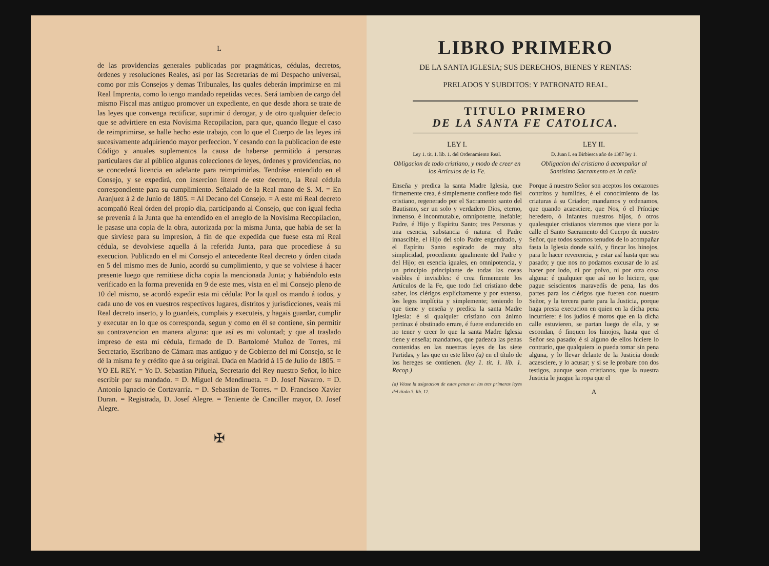L
de las providencias generales publicadas por pragmáticas, cédulas, decretos, órdenes y resoluciones Reales, así por las Secretarías de mi Despacho universal, como por mis Consejos y demas Tribunales, las quales deberán imprimirse en mi Real Imprenta, como lo tengo mandado repetidas veces. Será tambien de cargo del mismo Fiscal mas antiguo promover un expediente, en que desde ahora se trate de las leyes que convenga rectificar, suprimir ó derogar, y de otro qualquier defecto que se advirtiere en esta Novísima Recopilacion, para que, quando llegue el caso de reimprimirse, se halle hecho este trabajo, con lo que el Cuerpo de las leyes irá sucesivamente adquiriendo mayor perfeccion. Y cesando con la publicacion de este Código y anuales suplementos la causa de haberse permitido á personas particulares dar al público algunas colecciones de leyes, órdenes y providencias, no se concederá licencia en adelante para reimprimirlas. Tendráse entendido en el Consejo, y se expedirá, con insercion literal de este decreto, la Real cédula correspondiente para su cumplimiento. Señalado de la Real mano de S. M. = En Aranjuez á 2 de Junio de 1805. = Al Decano del Consejo. = A este mi Real decreto acompañó Real órden del propio dia, participando al Consejo, que con igual fecha se prevenia á la Junta que ha entendido en el arreglo de la Novísima Recopilacion, le pasase una copia de la obra, autorizada por la misma Junta, que habia de ser la que sirviese para su impresion, á fin de que expedida que fuese esta mi Real cédula, se devolviese aquella á la referida Junta, para que procediese á su execucion. Publicado en el mi Consejo el antecedente Real decreto y órden citada en 5 del mismo mes de Junio, acordó su cumplimiento, y que se volviese á hacer presente luego que remitiese dicha copia la mencionada Junta; y habiéndolo esta verificado en la forma prevenida en 9 de este mes, vista en el mi Consejo pleno de 10 del mismo, se acordó expedir esta mi cédula: Por la qual os mando á todos, y cada uno de vos en vuestros respectivos lugares, distritos y jurisdicciones, veais mi Real decreto inserto, y lo guardeis, cumplais y executeis, y hagais guardar, cumplir y executar en lo que os corresponda, segun y como en él se contiene, sin permitir su contravencion en manera alguna: que así es mi voluntad; y que al traslado impreso de esta mi cédula, firmado de D. Bartolomé Muñoz de Torres, mi Secretario, Escribano de Cámara mas antiguo y de Gobierno del mi Consejo, se le dé la misma fe y crédito que á su original. Dada en Madrid á 15 de Julio de 1805. = YO EL REY. = Yo D. Sebastian Piñuela, Secretario del Rey nuestro Señor, lo hice escribir por su mandado. = D. Miguel de Mendinueta. = D. Josef Navarro. = D. Antonio Ignacio de Cortavarría. = D. Sebastian de Torres. = D. Francisco Xavier Duran. = Registrada, D. Josef Alegre. = Teniente de Canciller mayor, D. Josef Alegre.
✠
LIBRO PRIMERO
DE LA SANTA IGLESIA; SUS DERECHOS, BIENES Y RENTAS:
PRELADOS Y SUBDITOS: Y PATRONATO REAL.
TITULO PRIMERO
DE LA SANTA FE CATOLICA.
LEY I.
Ley 1. tit. 1. lib. 1. del Ordenamiento Real.
Obligacion de todo cristiano, y modo de creer en los Artículos de la Fe.
Enseña y predica la santa Madre Iglesia, que firmemente crea, é simplemente confiese todo fiel cristiano, regenerado por el Sacramento santo del Bautismo, ser un solo y verdadero Dios, eterno, inmenso, é inconmutable, omnipotente, inefable; Padre, é Hijo y Espíritu Santo; tres Personas y una esencia, substancia ó natura: el Padre innascible, el Hijo del solo Padre engendrado, y el Espíritu Santo espirado de muy alta simplicidad, procediente igualmente del Padre y del Hijo; en esencia iguales, en omnipotencia, y un principio principiante de todas las cosas visibles é invisibles: é crea firmemente los Artículos de la Fe, que todo fiel cristiano debe saber, los clérigos explícitamente y por extenso, los legos implícita y simplemente; teniendo lo que tiene y enseña y predica la santa Madre Iglesia: é si qualquier cristiano con ánimo pertinaz é obstinado errare, é fuere endurecido en no tener y creer lo que la santa Madre Iglesia tiene y enseña; mandamos, que padezca las penas contenidas en las nuestras leyes de las siete Partidas, y las que en este libro (a) en el título de los hereges se contienen. (ley 1. tit. 1. lib. 1. Recop.)
(a) Véase la asignacion de estas penas en las tres primeras leyes del título 3. lib. 12.
LEY II.
D. Juan I. en Birbiesca año de 1387 ley 1.
Obligacion del cristiano á acompañar al Santísimo Sacramento en la calle.
Porque á nuestro Señor son aceptos los corazones contritos y humildes, é el conocimiento de las criaturas á su Criador; mandamos y ordenamos, que quando acaesciere, que Nos, ó el Príncipe heredero, ó Infantes nuestros hijos, ó otros qualesquier cristianos vieremos que viene por la calle el Santo Sacramento del Cuerpo de nuestro Señor, que todos seamos tenudos de lo acompañar fasta la Iglesia donde salió, y fincar los hinojos, para le hacer reverencia, y estar así hasta que sea pasado; y que nos no podamos excusar de lo así hacer por lodo, ni por polvo, ni por otra cosa alguna: é qualquier que así no lo hiciere, que pague seiscientos maravedís de pena, las dos partes para los clérigos que fueren con nuestro Señor, y la tercera parte para la Justicia, porque haga presta execucion en quien en la dicha pena incurriere: é los judíos é moros que en la dicha calle estuvieren, se partan luego de ella, y se escondan, ó finquen los hinojos, hasta que el Señor sea pasado; é si alguno de ellos hiciere lo contrario, que qualquiera lo pueda tomar sin pena alguna, y lo llevar delante de la Justicia donde acaesciere, y lo acusar; y si se le probare con dos testigos, aunque sean cristianos, que la nuestra Justicia le juzgue la ropa que el
A